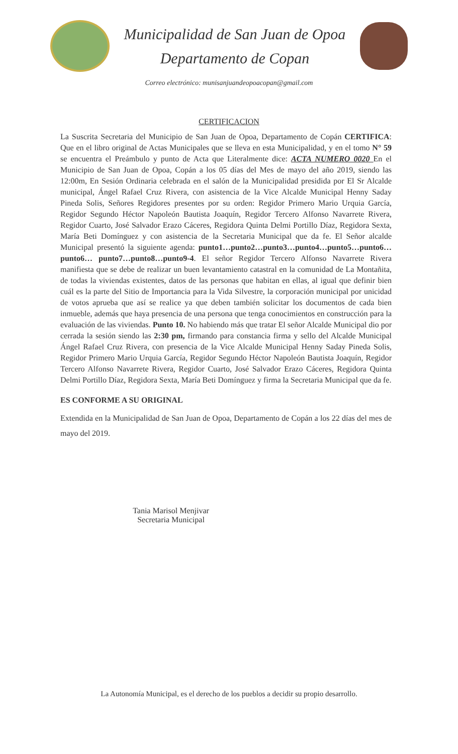Municipalidad de San Juan de Opoa
Departamento de Copan
Correo electrónico: munisanjuandeopoacopan@gmail.com
CERTIFICACION
La Suscrita Secretaria del Municipio de San Juan de Opoa, Departamento de Copán CERTIFICA: Que en el libro original de Actas Municipales que se lleva en esta Municipalidad, y en el tomo N° 59 se encuentra el Preámbulo y punto de Acta que Literalmente dice: ACTA NUMERO 0020 En el Municipio de San Juan de Opoa, Copán a los 05 días del Mes de mayo del año 2019, siendo las 12:00m, En Sesión Ordinaria celebrada en el salón de la Municipalidad presidida por El Sr Alcalde municipal, Ángel Rafael Cruz Rivera, con asistencia de la Vice Alcalde Municipal Henny Saday Pineda Solis, Señores Regidores presentes por su orden: Regidor Primero Mario Urquia García, Regidor Segundo Héctor Napoleón Bautista Joaquín, Regidor Tercero Alfonso Navarrete Rivera, Regidor Cuarto, José Salvador Erazo Cáceres, Regidora Quinta Delmi Portillo Díaz, Regidora Sexta, María Beti Domínguez y con asistencia de la Secretaria Municipal que da fe. El Señor alcalde Municipal presentó la siguiente agenda: punto1…punto2…punto3…punto4…punto5…punto6…punto6… punto7…punto8…punto9-4. El señor Regidor Tercero Alfonso Navarrete Rivera manifiesta que se debe de realizar un buen levantamiento catastral en la comunidad de La Montañita, de todas la viviendas existentes, datos de las personas que habitan en ellas, al igual que definir bien cuál es la parte del Sitio de Importancia para la Vida Silvestre, la corporación municipal por unicidad de votos aprueba que así se realice ya que deben también solicitar los documentos de cada bien inmueble, además que haya presencia de una persona que tenga conocimientos en construcción para la evaluación de las viviendas. Punto 10. No habiendo más que tratar El señor Alcalde Municipal dio por cerrada la sesión siendo las 2:30 pm, firmando para constancia firma y sello del Alcalde Municipal Ángel Rafael Cruz Rivera, con presencia de la Vice Alcalde Municipal Henny Saday Pineda Solis, Regidor Primero Mario Urquia García, Regidor Segundo Héctor Napoleón Bautista Joaquín, Regidor Tercero Alfonso Navarrete Rivera, Regidor Cuarto, José Salvador Erazo Cáceres, Regidora Quinta Delmi Portillo Díaz, Regidora Sexta, María Beti Domínguez y firma la Secretaria Municipal que da fe.
ES CONFORME A SU ORIGINAL
Extendida en la Municipalidad de San Juan de Opoa, Departamento de Copán a los 22 días del mes de mayo del 2019.
Tania Marisol Menjivar
Secretaria Municipal
La Autonomía Municipal, es el derecho de los pueblos a decidir su propio desarrollo.